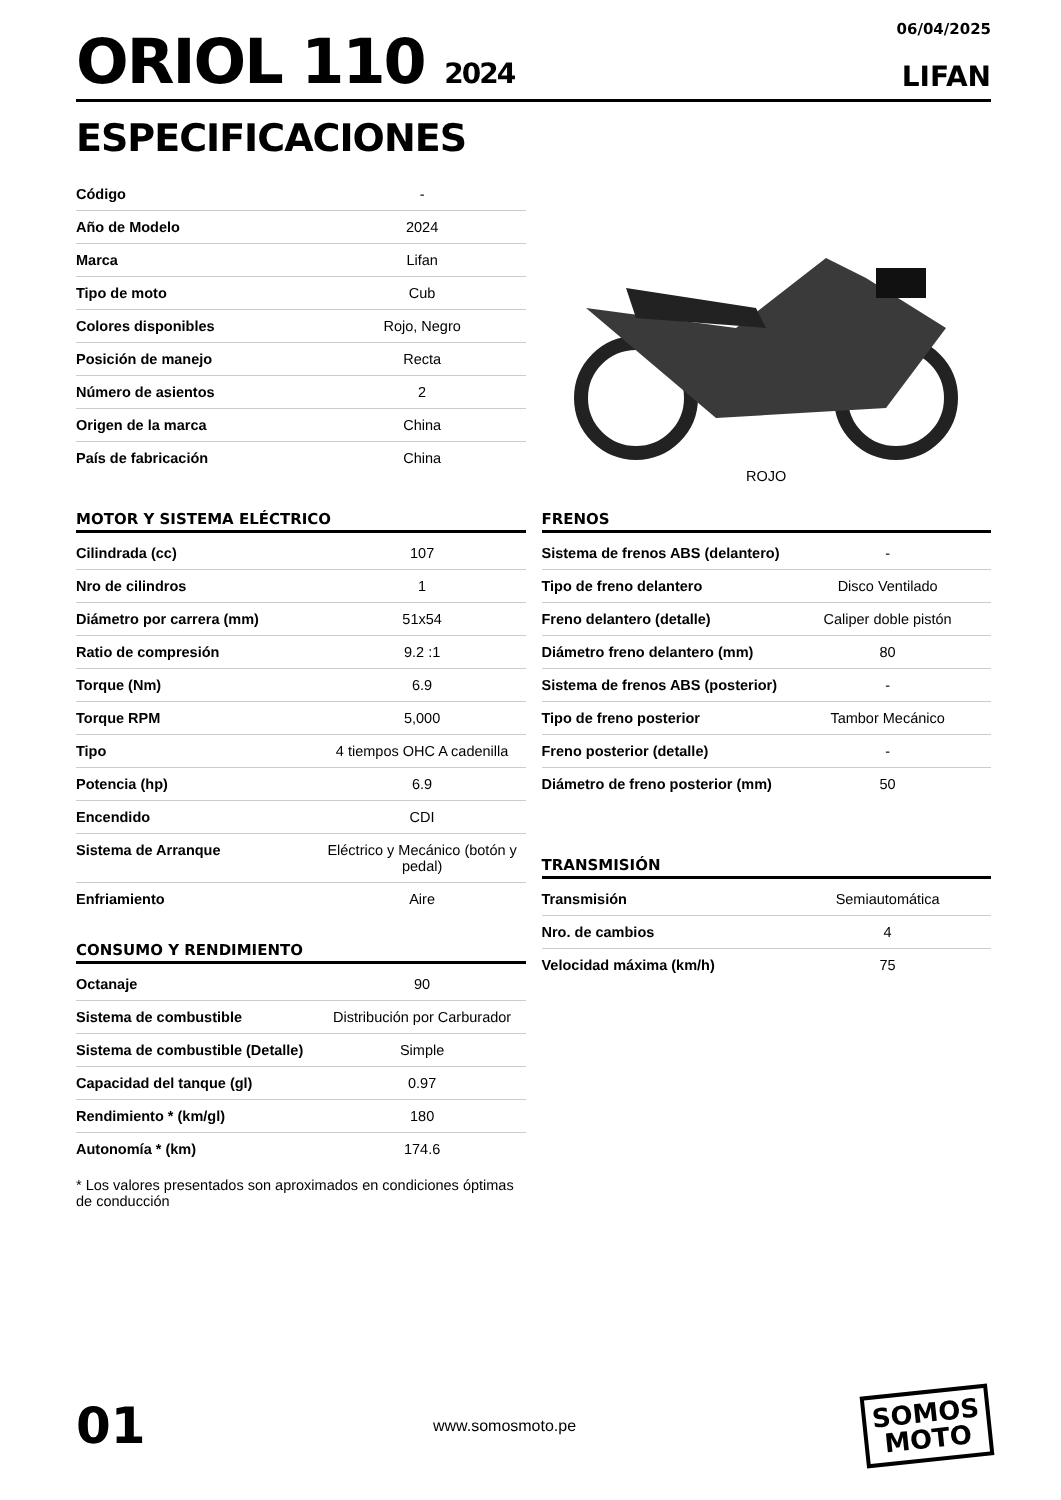ORIOL 110 2024
06/04/2025
LIFAN
ESPECIFICACIONES
| Código | - |
| Año de Modelo | 2024 |
| Marca | Lifan |
| Tipo de moto | Cub |
| Colores disponibles | Rojo, Negro |
| Posición de manejo | Recta |
| Número de asientos | 2 |
| Origen de la marca | China |
| País de fabricación | China |
ROJO
MOTOR Y SISTEMA ELÉCTRICO
| Cilindrada (cc) | 107 |
| Nro de cilindros | 1 |
| Diámetro por carrera (mm) | 51x54 |
| Ratio de compresión | 9.2 :1 |
| Torque (Nm) | 6.9 |
| Torque RPM | 5,000 |
| Tipo | 4 tiempos OHC A cadenilla |
| Potencia (hp) | 6.9 |
| Encendido | CDI |
| Sistema de Arranque | Eléctrico y Mecánico (botón y pedal) |
| Enfriamiento | Aire |
CONSUMO Y RENDIMIENTO
| Octanaje | 90 |
| Sistema de combustible | Distribución por Carburador |
| Sistema de combustible (Detalle) | Simple |
| Capacidad del tanque (gl) | 0.97 |
| Rendimiento * (km/gl) | 180 |
| Autonomía * (km) | 174.6 |
* Los valores presentados son aproximados en condiciones óptimas de conducción
FRENOS
| Sistema de frenos ABS (delantero) | - |
| Tipo de freno delantero | Disco Ventilado |
| Freno delantero (detalle) | Caliper doble pistón |
| Diámetro freno delantero (mm) | 80 |
| Sistema de frenos ABS (posterior) | - |
| Tipo de freno posterior | Tambor Mecánico |
| Freno posterior (detalle) | - |
| Diámetro de freno posterior (mm) | 50 |
TRANSMISIÓN
| Transmisión | Semiautomática |
| Nro. de cambios | 4 |
| Velocidad máxima (km/h) | 75 |
01
www.somosmoto.pe
SOMOS
MOTO